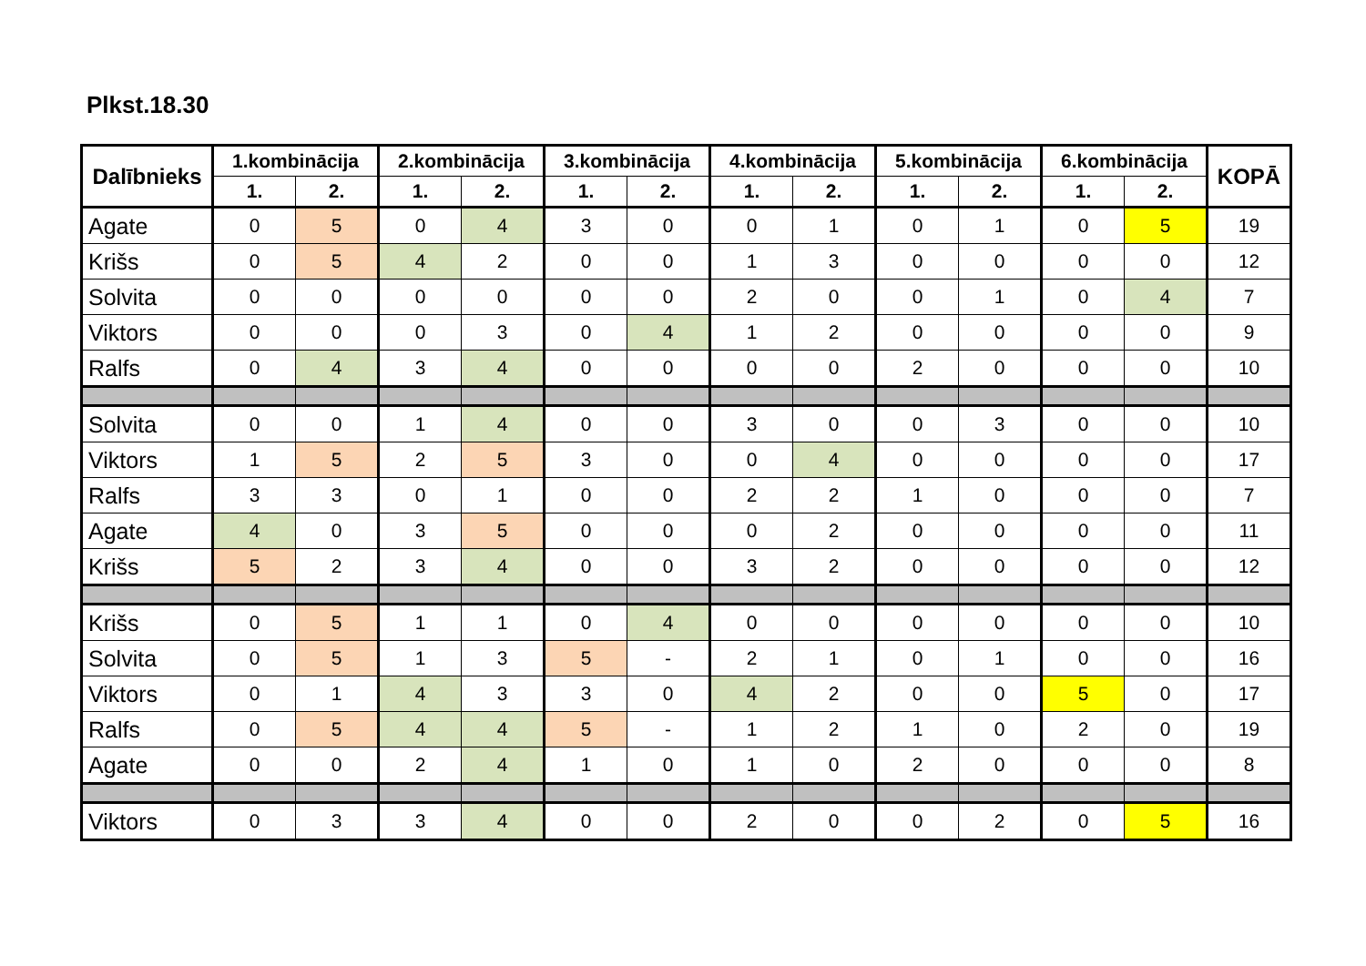Plkst.18.30
| Dalībnieks | 1.kombinācija | | 2.kombinācija | | 3.kombinācija | | 4.kombinācija | | 5.kombinācija | | 6.kombinācija | | KOPĀ |
| --- | --- | --- | --- | --- | --- | --- | --- | --- | --- | --- | --- | --- | --- |
| | 1. | 2. | 1. | 2. | 1. | 2. | 1. | 2. | 1. | 2. | 1. | 2. | |
| Agate | 0 | 5 | 0 | 4 | 3 | 0 | 0 | 1 | 0 | 1 | 0 | 5 | 19 |
| Krišs | 0 | 5 | 4 | 2 | 0 | 0 | 1 | 3 | 0 | 0 | 0 | 0 | 12 |
| Solvita | 0 | 0 | 0 | 0 | 0 | 0 | 2 | 0 | 0 | 1 | 0 | 4 | 7 |
| Viktors | 0 | 0 | 0 | 3 | 0 | 4 | 1 | 2 | 0 | 0 | 0 | 0 | 9 |
| Ralfs | 0 | 4 | 3 | 4 | 0 | 0 | 0 | 0 | 2 | 0 | 0 | 0 | 10 |
| Solvita | 0 | 0 | 1 | 4 | 0 | 0 | 3 | 0 | 0 | 3 | 0 | 0 | 10 |
| Viktors | 1 | 5 | 2 | 5 | 3 | 0 | 0 | 4 | 0 | 0 | 0 | 0 | 17 |
| Ralfs | 3 | 3 | 0 | 1 | 0 | 0 | 2 | 2 | 1 | 0 | 0 | 0 | 7 |
| Agate | 4 | 0 | 3 | 5 | 0 | 0 | 0 | 2 | 0 | 0 | 0 | 0 | 11 |
| Krišs | 5 | 2 | 3 | 4 | 0 | 0 | 3 | 2 | 0 | 0 | 0 | 0 | 12 |
| Krišs | 0 | 5 | 1 | 1 | 0 | 4 | 0 | 0 | 0 | 0 | 0 | 0 | 10 |
| Solvita | 0 | 5 | 1 | 3 | 5 | - | 2 | 1 | 0 | 1 | 0 | 0 | 16 |
| Viktors | 0 | 1 | 4 | 3 | 3 | 0 | 4 | 2 | 0 | 0 | 5 | 0 | 17 |
| Ralfs | 0 | 5 | 4 | 4 | 5 | - | 1 | 2 | 1 | 0 | 2 | 0 | 19 |
| Agate | 0 | 0 | 2 | 4 | 1 | 0 | 1 | 0 | 2 | 0 | 0 | 0 | 8 |
| Viktors | 0 | 3 | 3 | 4 | 0 | 0 | 2 | 0 | 0 | 2 | 0 | 5 | 16 |